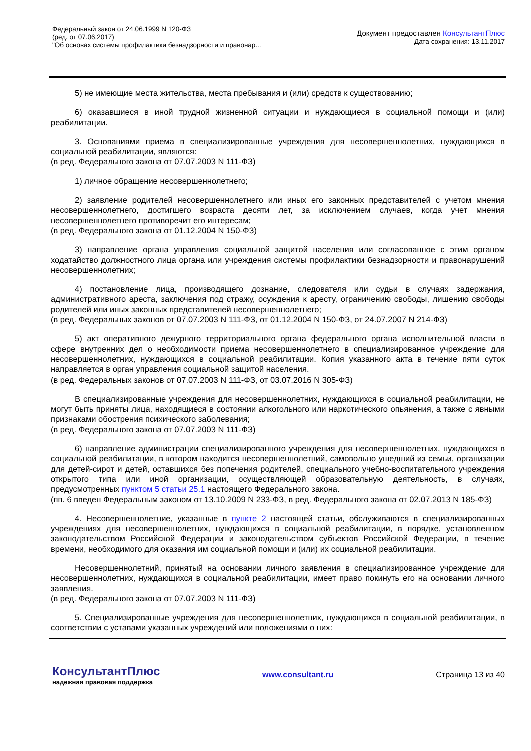Федеральный закон от 24.06.1999 N 120-ФЗ
(ред. от 07.06.2017)
"Об основах системы профилактики безнадзорности и правонар...
Документ предоставлен КонсультантПлюс
Дата сохранения: 13.11.2017
5) не имеющие места жительства, места пребывания и (или) средств к существованию;
6) оказавшиеся в иной трудной жизненной ситуации и нуждающиеся в социальной помощи и (или) реабилитации.
3. Основаниями приема в специализированные учреждения для несовершеннолетних, нуждающихся в социальной реабилитации, являются:
(в ред. Федерального закона от 07.07.2003 N 111-ФЗ)
1) личное обращение несовершеннолетнего;
2) заявление родителей несовершеннолетнего или иных его законных представителей с учетом мнения несовершеннолетнего, достигшего возраста десяти лет, за исключением случаев, когда учет мнения несовершеннолетнего противоречит его интересам;
(в ред. Федерального закона от 01.12.2004 N 150-ФЗ)
3) направление органа управления социальной защитой населения или согласованное с этим органом ходатайство должностного лица органа или учреждения системы профилактики безнадзорности и правонарушений несовершеннолетних;
4) постановление лица, производящего дознание, следователя или судьи в случаях задержания, административного ареста, заключения под стражу, осуждения к аресту, ограничению свободы, лишению свободы родителей или иных законных представителей несовершеннолетнего;
(в ред. Федеральных законов от 07.07.2003 N 111-ФЗ, от 01.12.2004 N 150-ФЗ, от 24.07.2007 N 214-ФЗ)
5) акт оперативного дежурного территориального органа федерального органа исполнительной власти в сфере внутренних дел о необходимости приема несовершеннолетнего в специализированное учреждение для несовершеннолетних, нуждающихся в социальной реабилитации. Копия указанного акта в течение пяти суток направляется в орган управления социальной защитой населения.
(в ред. Федеральных законов от 07.07.2003 N 111-ФЗ, от 03.07.2016 N 305-ФЗ)
В специализированные учреждения для несовершеннолетних, нуждающихся в социальной реабилитации, не могут быть приняты лица, находящиеся в состоянии алкогольного или наркотического опьянения, а также с явными признаками обострения психического заболевания;
(в ред. Федерального закона от 07.07.2003 N 111-ФЗ)
6) направление администрации специализированного учреждения для несовершеннолетних, нуждающихся в социальной реабилитации, в котором находится несовершеннолетний, самовольно ушедший из семьи, организации для детей-сирот и детей, оставшихся без попечения родителей, специального учебно-воспитательного учреждения открытого типа или иной организации, осуществляющей образовательную деятельность, в случаях, предусмотренных пунктом 5 статьи 25.1 настоящего Федерального закона.
(пп. 6 введен Федеральным законом от 13.10.2009 N 233-ФЗ, в ред. Федерального закона от 02.07.2013 N 185-ФЗ)
4. Несовершеннолетние, указанные в пункте 2 настоящей статьи, обслуживаются в специализированных учреждениях для несовершеннолетних, нуждающихся в социальной реабилитации, в порядке, установленном законодательством Российской Федерации и законодательством субъектов Российской Федерации, в течение времени, необходимого для оказания им социальной помощи и (или) их социальной реабилитации.
Несовершеннолетний, принятый на основании личного заявления в специализированное учреждение для несовершеннолетних, нуждающихся в социальной реабилитации, имеет право покинуть его на основании личного заявления.
(в ред. Федерального закона от 07.07.2003 N 111-ФЗ)
5. Специализированные учреждения для несовершеннолетних, нуждающихся в социальной реабилитации, в соответствии с уставами указанных учреждений или положениями о них:
КонсультантПлюс
надежная правовая поддержка
www.consultant.ru Страница 13 из 40